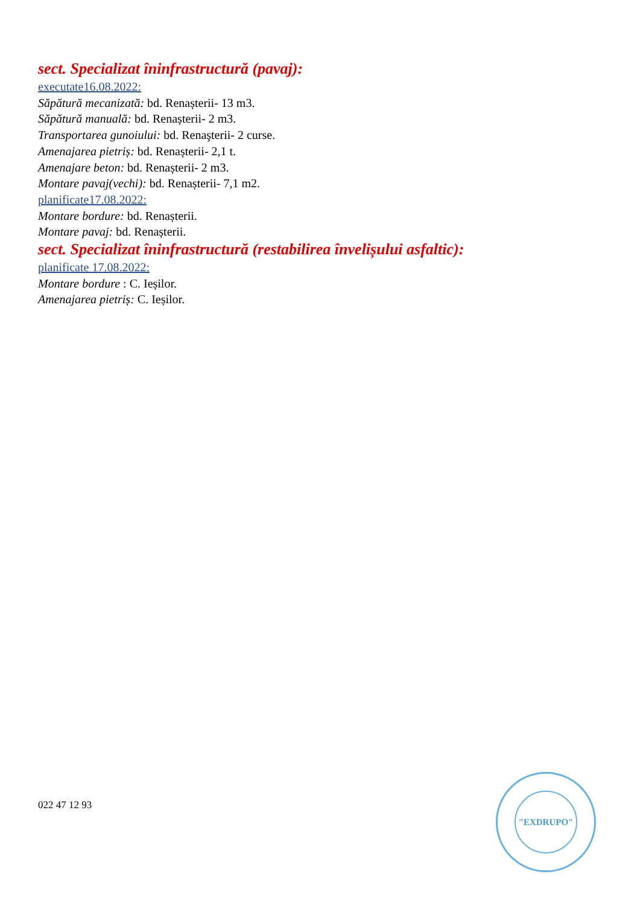sect. Specializat îninfrastructură (pavaj):
executate16.08.2022:
Săpătură mecanizată: bd. Renașterii- 13 m3.
Săpătură manuală: bd. Renașterii- 2 m3.
Transportarea gunoiului: bd. Renaşterii- 2 curse.
Amenajarea pietriș: bd. Renașterii- 2,1 t.
Amenajare beton: bd. Renașterii- 2 m3.
Montare pavaj(vechi): bd. Renașterii- 7,1 m2.
planificate17.08.2022:
Montare bordure: bd. Renașterii.
Montare pavaj: bd. Renașterii.
sect. Specializat îninfrastructură (restabilirea învelișului asfaltic):
planificate 17.08.2022:
Montare bordure : C. Ieșilor.
Amenajarea pietriș: C. Ieșilor.
022 47 12 93
"EXDRUPO"